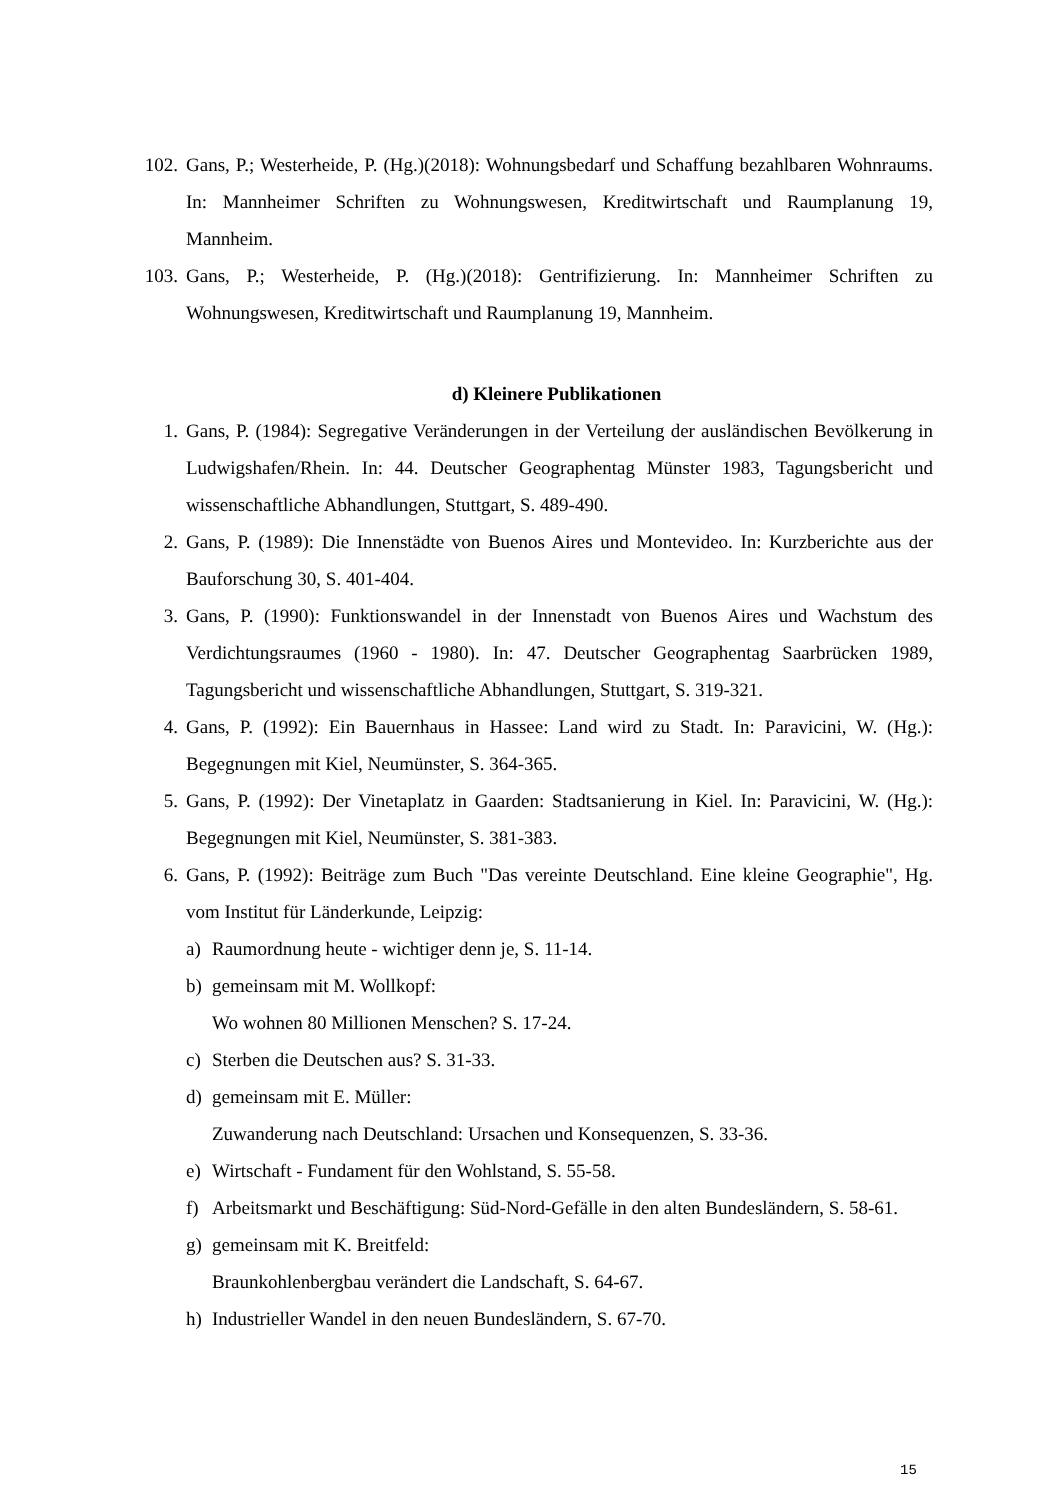102. Gans, P.; Westerheide, P. (Hg.)(2018): Wohnungsbedarf und Schaffung bezahlbaren Wohnraums. In: Mannheimer Schriften zu Wohnungswesen, Kreditwirtschaft und Raumplanung 19, Mannheim.
103. Gans, P.; Westerheide, P. (Hg.)(2018): Gentrifizierung. In: Mannheimer Schriften zu Wohnungswesen, Kreditwirtschaft und Raumplanung 19, Mannheim.
d) Kleinere Publikationen
1. Gans, P. (1984): Segregative Veränderungen in der Verteilung der ausländischen Bevölkerung in Ludwigshafen/Rhein. In: 44. Deutscher Geographentag Münster 1983, Tagungsbericht und wissenschaftliche Abhandlungen, Stuttgart, S. 489-490.
2. Gans, P. (1989): Die Innenstädte von Buenos Aires und Montevideo. In: Kurzberichte aus der Bauforschung 30, S. 401-404.
3. Gans, P. (1990): Funktionswandel in der Innenstadt von Buenos Aires und Wachstum des Verdichtungsraumes (1960 - 1980). In: 47. Deutscher Geographentag Saarbrücken 1989, Tagungsbericht und wissenschaftliche Abhandlungen, Stuttgart, S. 319-321.
4. Gans, P. (1992): Ein Bauernhaus in Hassee: Land wird zu Stadt. In: Paravicini, W. (Hg.): Begegnungen mit Kiel, Neumünster, S. 364-365.
5. Gans, P. (1992): Der Vinetaplatz in Gaarden: Stadtsanierung in Kiel. In: Paravicini, W. (Hg.): Begegnungen mit Kiel, Neumünster, S. 381-383.
6. Gans, P. (1992): Beiträge zum Buch "Das vereinte Deutschland. Eine kleine Geographie", Hg. vom Institut für Länderkunde, Leipzig:
a) Raumordnung heute - wichtiger denn je, S. 11-14.
b) gemeinsam mit M. Wollkopf:
Wo wohnen 80 Millionen Menschen? S. 17-24.
c) Sterben die Deutschen aus? S. 31-33.
d) gemeinsam mit E. Müller:
Zuwanderung nach Deutschland: Ursachen und Konsequenzen, S. 33-36.
e) Wirtschaft - Fundament für den Wohlstand, S. 55-58.
f) Arbeitsmarkt und Beschäftigung: Süd-Nord-Gefälle in den alten Bundesländern, S. 58-61.
g) gemeinsam mit K. Breitfeld:
Braunkohlenbergbau verändert die Landschaft, S. 64-67.
h) Industrieller Wandel in den neuen Bundesländern, S. 67-70.
15